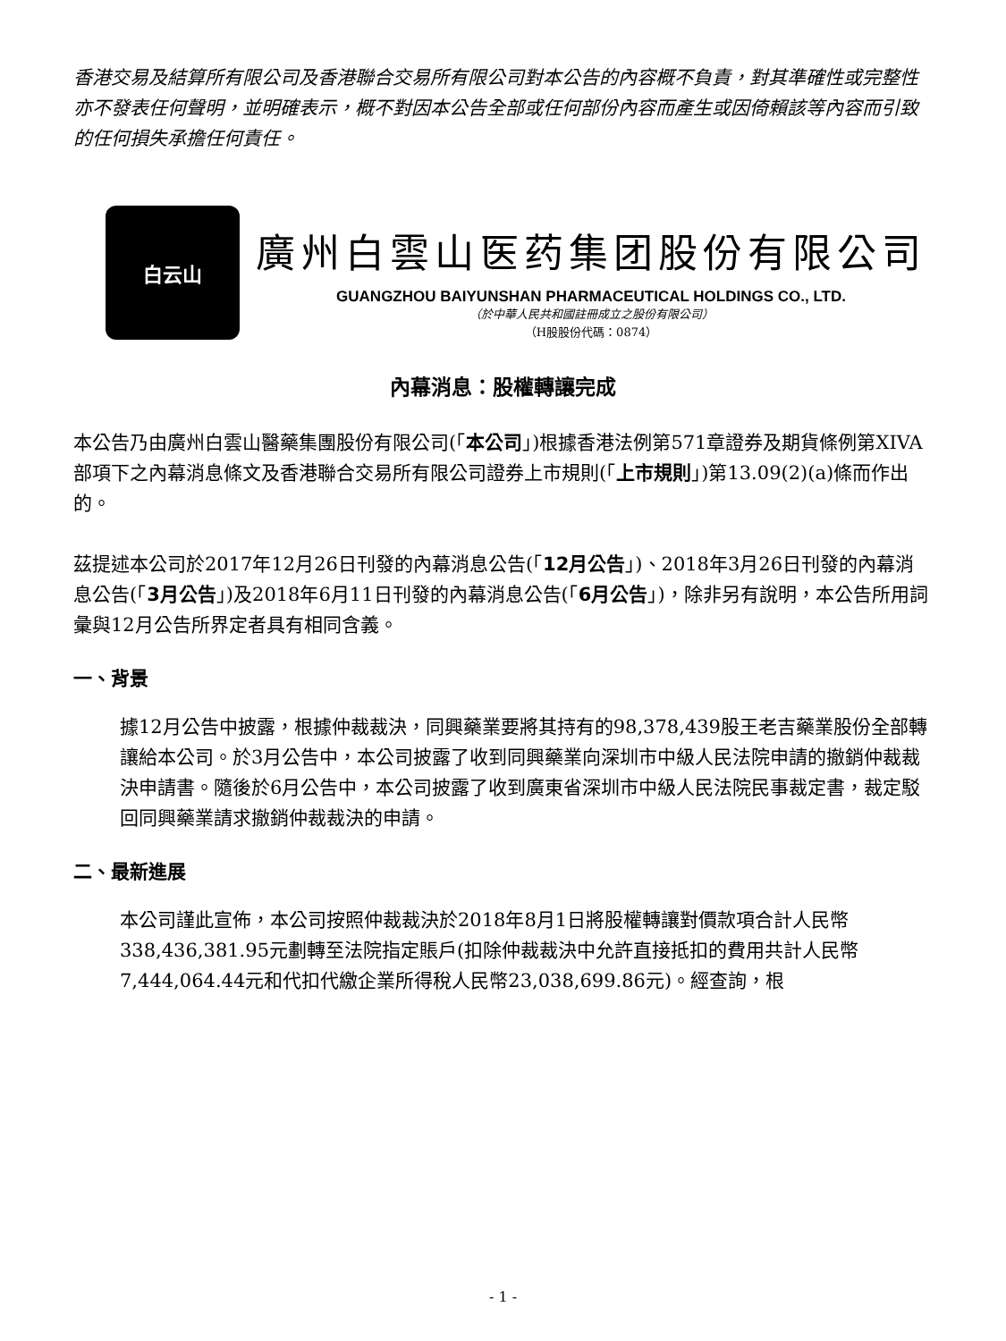香港交易及結算所有限公司及香港聯合交易所有限公司對本公告的內容概不負責，對其準確性或完整性亦不發表任何聲明，並明確表示，概不對因本公告全部或任何部份內容而產生或因倚賴該等內容而引致的任何損失承擔任何責任。
白云山
廣州白雲山医药集团股份有限公司
GUANGZHOU BAIYUNSHAN PHARMACEUTICAL HOLDINGS CO., LTD.
（於中華人民共和國註冊成立之股份有限公司）
（H股股份代碼：0874）
內幕消息：股權轉讓完成
本公告乃由廣州白雲山醫藥集團股份有限公司(「本公司」)根據香港法例第571章證券及期貨條例第XIVA部項下之內幕消息條文及香港聯合交易所有限公司證券上市規則(「上市規則」)第13.09(2)(a)條而作出的。
茲提述本公司於2017年12月26日刊發的內幕消息公告(「12月公告」)、2018年3月26日刊發的內幕消息公告(「3月公告」)及2018年6月11日刊發的內幕消息公告(「6月公告」)，除非另有說明，本公告所用詞彙與12月公告所界定者具有相同含義。
一、背景
據12月公告中披露，根據仲裁裁決，同興藥業要將其持有的98,378,439股王老吉藥業股份全部轉讓給本公司。於3月公告中，本公司披露了收到同興藥業向深圳市中級人民法院申請的撤銷仲裁裁決申請書。隨後於6月公告中，本公司披露了收到廣東省深圳市中級人民法院民事裁定書，裁定駁回同興藥業請求撤銷仲裁裁決的申請。
二、最新進展
本公司謹此宣佈，本公司按照仲裁裁決於2018年8月1日將股權轉讓對價款項合計人民幣338,436,381.95元劃轉至法院指定賬戶(扣除仲裁裁決中允許直接抵扣的費用共計人民幣7,444,064.44元和代扣代繳企業所得稅人民幣23,038,699.86元)。經查詢，根
- 1 -